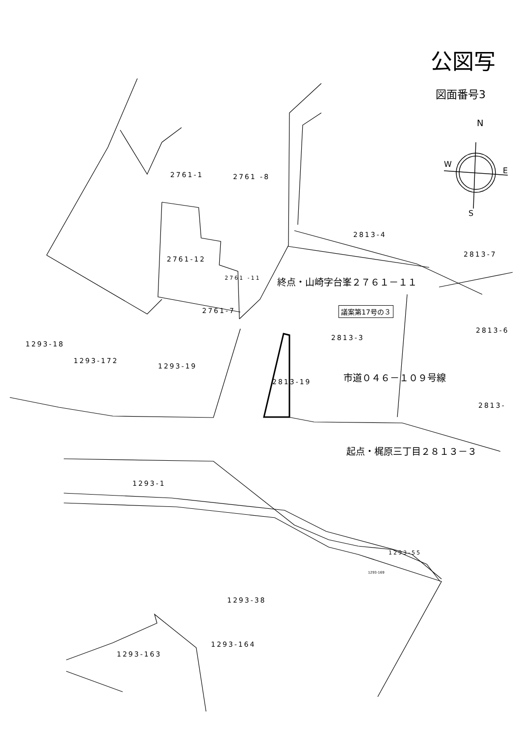公図写
図面番号3
N
W
E
S
2761-1 2761 -8
2813-4
2813-7
2761-12
2761 -11 終点・山崎字台峯２７６１－１１
2761-7 議案第17号の３
2813-6
2813-3
1293-18
1293-172
1293-19
市道０４６－１０９号線
2813-19
2813-
起点・梶原三丁目２８１３－３
1293-1
1293-55
1293-169
1293-38
1293-164
1293-163